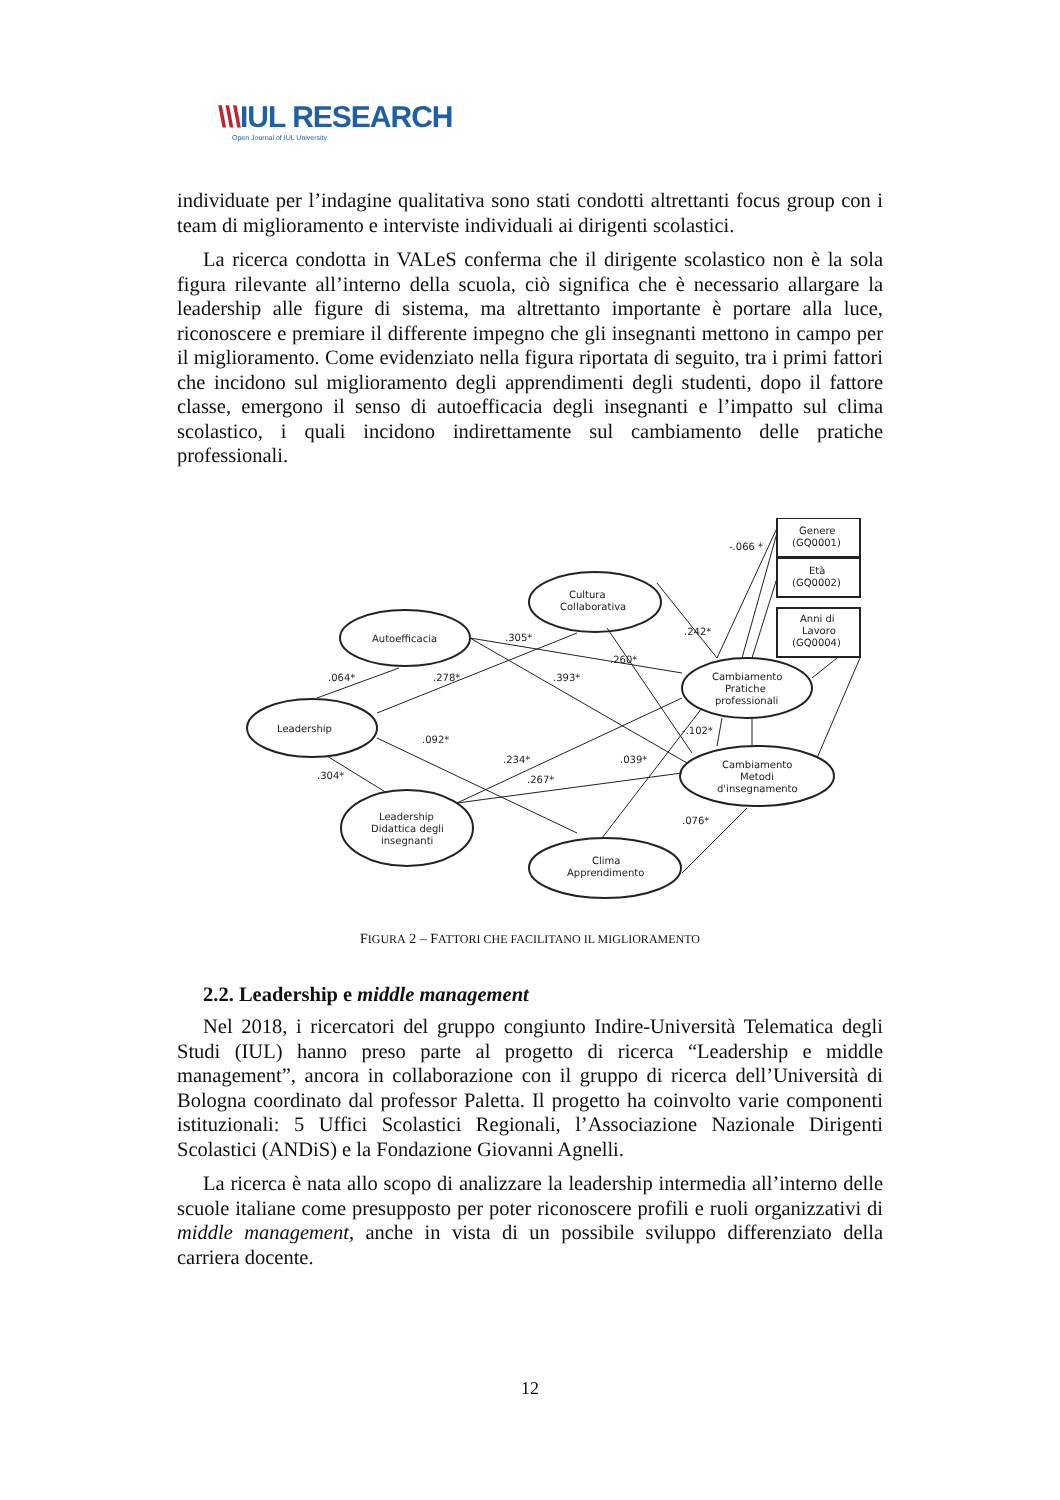\\\IUL RESEARCH
Open Journal of IUL University
individuate per l’indagine qualitativa sono stati condotti altrettanti focus group con i team di miglioramento e interviste individuali ai dirigenti scolastici.
La ricerca condotta in VALeS conferma che il dirigente scolastico non è la sola figura rilevante all’interno della scuola, ciò significa che è necessario allargare la leadership alle figure di sistema, ma altrettanto importante è portare alla luce, riconoscere e premiare il differente impegno che gli insegnanti mettono in campo per il miglioramento. Come evidenziato nella figura riportata di seguito, tra i primi fattori che incidono sul miglioramento degli apprendimenti degli studenti, dopo il fattore classe, emergono il senso di autoefficacia degli insegnanti e l’impatto sul clima scolastico, i quali incidono indirettamente sul cambiamento delle pratiche professionali.
Autoefficacia
Cultura
Collaborativa
Leadership
Cambiamento
Pratiche
professionali
Cambiamento
Metodi
d'insegnamento
Leadership
Didattica degli
insegnanti
Clima
Apprendimento
Genere
(GQ0001)
Età
(GQ0002)
Anni di
Lavoro
(GQ0004)
-.066 *
.305*
.242*
.260*
.064*
.278*
.393*
.092*
.304*
.234*
.039*
.267*
-.102*
.076*
FIGURA 2 – FATTORI CHE FACILITANO IL MIGLIORAMENTO
2.2. Leadership e middle management
Nel 2018, i ricercatori del gruppo congiunto Indire-Università Telematica degli Studi (IUL) hanno preso parte al progetto di ricerca “Leadership e middle management”, ancora in collaborazione con il gruppo di ricerca dell’Università di Bologna coordinato dal professor Paletta. Il progetto ha coinvolto varie componenti istituzionali: 5 Uffici Scolastici Regionali, l’Associazione Nazionale Dirigenti Scolastici (ANDiS) e la Fondazione Giovanni Agnelli.
La ricerca è nata allo scopo di analizzare la leadership intermedia all’interno delle scuole italiane come presupposto per poter riconoscere profili e ruoli organizzativi di middle management, anche in vista di un possibile sviluppo differenziato della carriera docente.
12